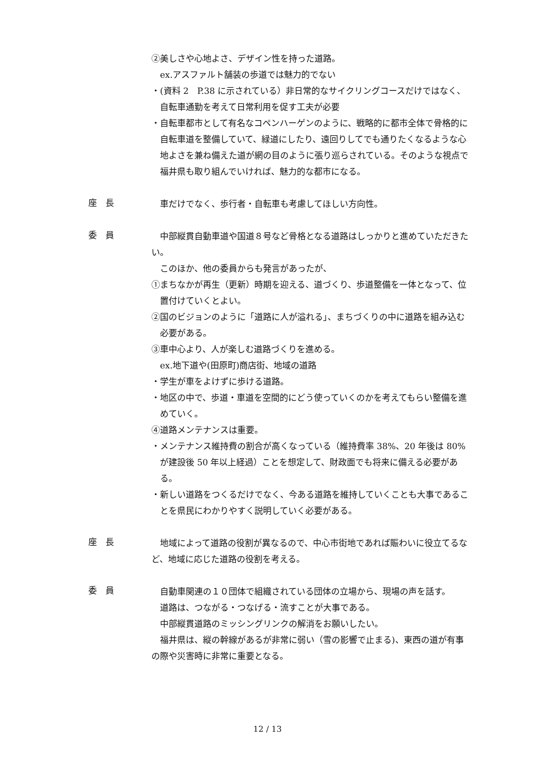②美しさや心地よさ、デザイン性を持った道路。
ex.アスファルト舗装の歩道では魅力的でない
・(資料 2　P.38 に示されている）非日常的なサイクリングコースだけではなく、自転車通勤を考えて日常利用を促す工夫が必要
・自転車都市として有名なコペンハーゲンのように、戦略的に都市全体で骨格的に自転車道を整備していて、緑道にしたり、遠回りしてでも通りたくなるような心地よさを兼ね備えた道が網の目のように張り巡らされている。そのような視点で福井県も取り組んでいければ、魅力的な都市になる。
座　長
車だけでなく、歩行者・自転車も考慮してほしい方向性。
委　員
中部縦貫自動車道や国道８号など骨格となる道路はしっかりと進めていただきたい。
このほか、他の委員からも発言があったが、
①まちなかが再生（更新）時期を迎える、道づくり、歩道整備を一体となって、位置付けていくとよい。
②国のビジョンのように「道路に人が溢れる」、まちづくりの中に道路を組み込む必要がある。
③車中心より、人が楽しむ道路づくりを進める。
ex.地下道や(田原町)商店街、地域の道路
・学生が車をよけずに歩ける道路。
・地区の中で、歩道・車道を空間的にどう使っていくのかを考えてもらい整備を進めていく。
④道路メンテナンスは重要。
・メンテナンス維持費の割合が高くなっている（維持費率 38%、20 年後は 80%が建設後 50 年以上経過）ことを想定して、財政面でも将来に備える必要がある。
・新しい道路をつくるだけでなく、今ある道路を維持していくことも大事であることを県民にわかりやすく説明していく必要がある。
座　長
地域によって道路の役割が異なるので、中心市街地であれば賑わいに役立てるなど、地域に応じた道路の役割を考える。
委　員
自動車関連の１０団体で組織されている団体の立場から、現場の声を話す。
道路は、つながる・つなげる・流すことが大事である。
中部縦貫道路のミッシングリンクの解消をお願いしたい。
福井県は、縦の幹線があるが非常に弱い（雪の影響で止まる)、東西の道が有事の際や災害時に非常に重要となる。
12 / 13